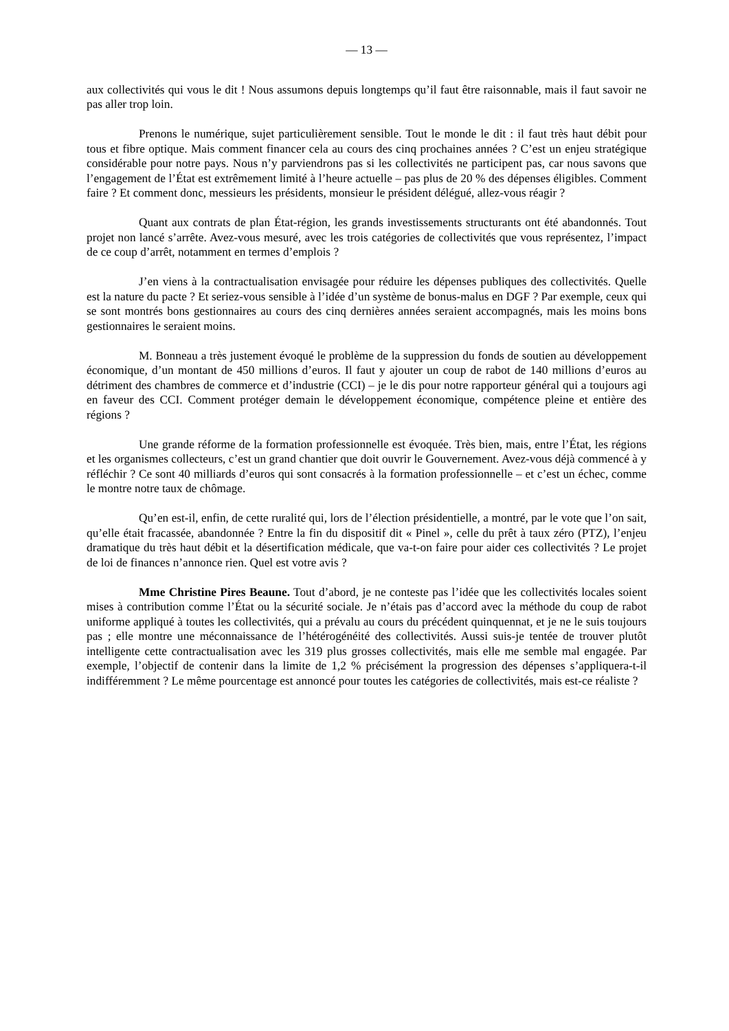— 13 —
aux collectivités qui vous le dit ! Nous assumons depuis longtemps qu’il faut être raisonnable, mais il faut savoir ne pas aller trop loin.
Prenons le numérique, sujet particulièrement sensible. Tout le monde le dit : il faut très haut débit pour tous et fibre optique. Mais comment financer cela au cours des cinq prochaines années ? C’est un enjeu stratégique considérable pour notre pays. Nous n’y parviendrons pas si les collectivités ne participent pas, car nous savons que l’engagement de l’État est extrêmement limité à l’heure actuelle – pas plus de 20 % des dépenses éligibles. Comment faire ? Et comment donc, messieurs les présidents, monsieur le président délégué, allez-vous réagir ?
Quant aux contrats de plan État-région, les grands investissements structurants ont été abandonnés. Tout projet non lancé s’arrête. Avez-vous mesuré, avec les trois catégories de collectivités que vous représentez, l’impact de ce coup d’arrêt, notamment en termes d’emplois ?
J’en viens à la contractualisation envisagée pour réduire les dépenses publiques des collectivités. Quelle est la nature du pacte ? Et seriez-vous sensible à l’idée d’un système de bonus-malus en DGF ? Par exemple, ceux qui se sont montrés bons gestionnaires au cours des cinq dernières années seraient accompagnés, mais les moins bons gestionnaires le seraient moins.
M. Bonneau a très justement évoqué le problème de la suppression du fonds de soutien au développement économique, d’un montant de 450 millions d’euros. Il faut y ajouter un coup de rabot de 140 millions d’euros au détriment des chambres de commerce et d’industrie (CCI) – je le dis pour notre rapporteur général qui a toujours agi en faveur des CCI. Comment protéger demain le développement économique, compétence pleine et entière des régions ?
Une grande réforme de la formation professionnelle est évoquée. Très bien, mais, entre l’État, les régions et les organismes collecteurs, c’est un grand chantier que doit ouvrir le Gouvernement. Avez-vous déjà commencé à y réfléchir ? Ce sont 40 milliards d’euros qui sont consacrés à la formation professionnelle – et c’est un échec, comme le montre notre taux de chômage.
Qu’en est-il, enfin, de cette ruralité qui, lors de l’élection présidentielle, a montré, par le vote que l’on sait, qu’elle était fracassée, abandonnée ? Entre la fin du dispositif dit « Pinel », celle du prêt à taux zéro (PTZ), l’enjeu dramatique du très haut débit et la désertification médicale, que va-t-on faire pour aider ces collectivités ? Le projet de loi de finances n’annonce rien. Quel est votre avis ?
Mme Christine Pires Beaune. Tout d’abord, je ne conteste pas l’idée que les collectivités locales soient mises à contribution comme l’État ou la sécurité sociale. Je n’étais pas d’accord avec la méthode du coup de rabot uniforme appliqué à toutes les collectivités, qui a prévalu au cours du précédent quinquennat, et je ne le suis toujours pas ; elle montre une méconnaissance de l’hétérogénéité des collectivités. Aussi suis-je tentée de trouver plutôt intelligente cette contractualisation avec les 319 plus grosses collectivités, mais elle me semble mal engagée. Par exemple, l’objectif de contenir dans la limite de 1,2 % précisément la progression des dépenses s’appliquera-t-il indifféremment ? Le même pourcentage est annoncé pour toutes les catégories de collectivités, mais est-ce réaliste ?